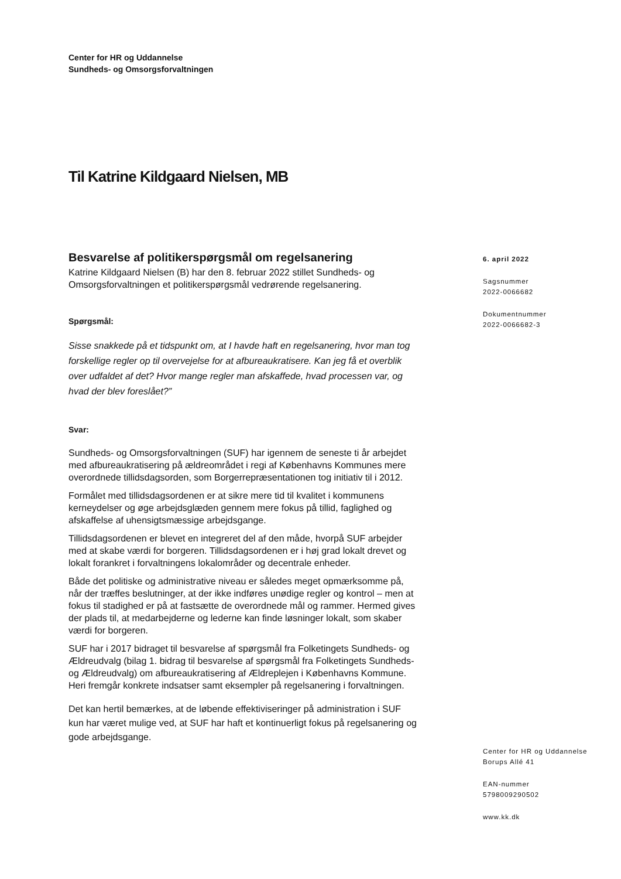Center for HR og Uddannelse
Sundheds- og Omsorgsforvaltningen
Til Katrine Kildgaard Nielsen, MB
Besvarelse af politikerspørgsmål om regelsanering
Katrine Kildgaard Nielsen (B) har den 8. februar 2022 stillet Sundheds- og Omsorgsforvaltningen et politikerspørgsmål vedrørende regelsanering.
Spørgsmål:
Sisse snakkede på et tidspunkt om, at I havde haft en regelsanering, hvor man tog forskellige regler op til overvejelse for at afbureaukratisere. Kan jeg få et overblik over udfaldet af det? Hvor mange regler man afskaffede, hvad processen var, og hvad der blev foreslået?”
Svar:
Sundheds- og Omsorgsforvaltningen (SUF) har igennem de seneste ti år arbejdet med afbureaukratisering på ældreområdet i regi af Københavns Kommunes mere overordnede tillidsdagsorden, som Borgerrepræsentationen tog initiativ til i 2012.
Formålet med tillidsdagsordenen er at sikre mere tid til kvalitet i kommunens kerneydelser og øge arbejdsglæden gennem mere fokus på tillid, faglighed og afskaffelse af uhensigtsmæssige arbejdsgange.
Tillidsdagsordenen er blevet en integreret del af den måde, hvorpå SUF arbejder med at skabe værdi for borgeren. Tillidsdagsordenen er i høj grad lokalt drevet og lokalt forankret i forvaltningens lokalområder og decentrale enheder.
Både det politiske og administrative niveau er således meget opmærksomme på, når der træffes beslutninger, at der ikke indføres unødige regler og kontrol – men at fokus til stadighed er på at fastsætte de overordnede mål og rammer. Hermed gives der plads til, at medarbejderne og lederne kan finde løsninger lokalt, som skaber værdi for borgeren.
SUF har i 2017 bidraget til besvarelse af spørgsmål fra Folketingets Sundheds- og Ældreudvalg (bilag 1. bidrag til besvarelse af spørgsmål fra Folketingets Sundheds- og Ældreudvalg) om afbureaukratisering af Ældreplejen i Københavns Kommune. Heri fremgår konkrete indsatser samt eksempler på regelsanering i forvaltningen.
Det kan hertil bemærkes, at de løbende effektiviseringer på administration i SUF kun har været mulige ved, at SUF har haft et kontinuerligt fokus på regelsanering og gode arbejdsgange.
6. april 2022
Sagsnummer
2022-0066682
Dokumentnummer
2022-0066682-3
Center for HR og Uddannelse
Borups Allé 41
EAN-nummer
5798009290502
www.kk.dk